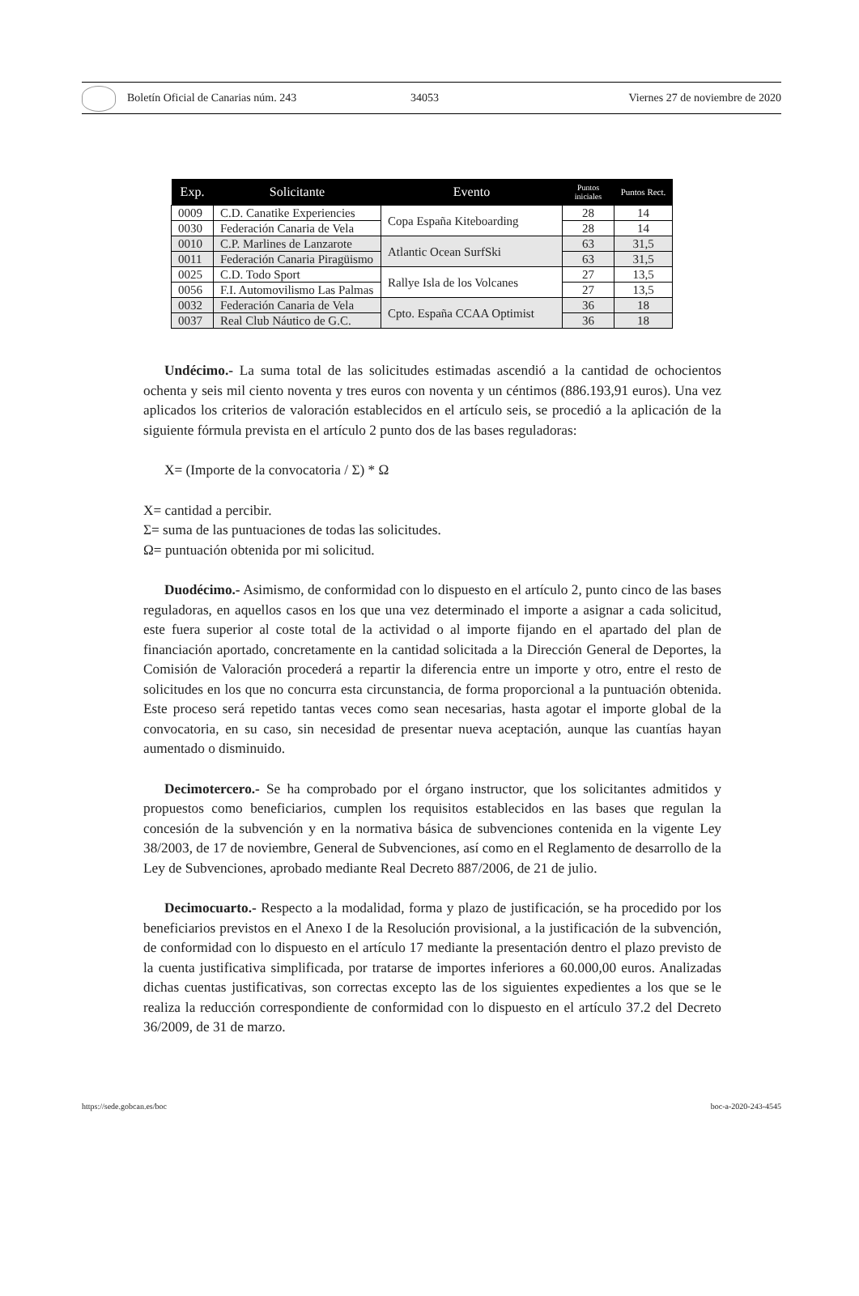Boletín Oficial de Canarias núm. 243 34053 Viernes 27 de noviembre de 2020
| Exp. | Solicitante | Evento | Puntos iniciales | Puntos Rect. |
| --- | --- | --- | --- | --- |
| 0009 | C.D. Canatike Experiencies | Copa España Kiteboarding | 28 | 14 |
| 0030 | Federación Canaria de Vela | | 28 | 14 |
| 0010 | C.P. Marlines de Lanzarote | Atlantic Ocean SurfSki | 63 | 31,5 |
| 0011 | Federación Canaria Piragüismo | | 63 | 31,5 |
| 0025 | C.D. Todo Sport | Rallye Isla de los Volcanes | 27 | 13,5 |
| 0056 | F.I. Automovilismo Las Palmas | | 27 | 13,5 |
| 0032 | Federación Canaria de Vela | Cpto. España CCAA Optimist | 36 | 18 |
| 0037 | Real Club Náutico de G.C. | | 36 | 18 |
Undécimo.- La suma total de las solicitudes estimadas ascendió a la cantidad de ochocientos ochenta y seis mil ciento noventa y tres euros con noventa y un céntimos (886.193,91 euros). Una vez aplicados los criterios de valoración establecidos en el artículo seis, se procedió a la aplicación de la siguiente fórmula prevista en el artículo 2 punto dos de las bases reguladoras:
X= (Importe de la convocatoria / Σ) * Ω
X= cantidad a percibir.
Σ= suma de las puntuaciones de todas las solicitudes.
Ω= puntuación obtenida por mi solicitud.
Duodécimo.- Asimismo, de conformidad con lo dispuesto en el artículo 2, punto cinco de las bases reguladoras, en aquellos casos en los que una vez determinado el importe a asignar a cada solicitud, este fuera superior al coste total de la actividad o al importe fijando en el apartado del plan de financiación aportado, concretamente en la cantidad solicitada a la Dirección General de Deportes, la Comisión de Valoración procederá a repartir la diferencia entre un importe y otro, entre el resto de solicitudes en los que no concurra esta circunstancia, de forma proporcional a la puntuación obtenida. Este proceso será repetido tantas veces como sean necesarias, hasta agotar el importe global de la convocatoria, en su caso, sin necesidad de presentar nueva aceptación, aunque las cuantías hayan aumentado o disminuido.
Decimotercero.- Se ha comprobado por el órgano instructor, que los solicitantes admitidos y propuestos como beneficiarios, cumplen los requisitos establecidos en las bases que regulan la concesión de la subvención y en la normativa básica de subvenciones contenida en la vigente Ley 38/2003, de 17 de noviembre, General de Subvenciones, así como en el Reglamento de desarrollo de la Ley de Subvenciones, aprobado mediante Real Decreto 887/2006, de 21 de julio.
Decimocuarto.- Respecto a la modalidad, forma y plazo de justificación, se ha procedido por los beneficiarios previstos en el Anexo I de la Resolución provisional, a la justificación de la subvención, de conformidad con lo dispuesto en el artículo 17 mediante la presentación dentro el plazo previsto de la cuenta justificativa simplificada, por tratarse de importes inferiores a 60.000,00 euros. Analizadas dichas cuentas justificativas, son correctas excepto las de los siguientes expedientes a los que se le realiza la reducción correspondiente de conformidad con lo dispuesto en el artículo 37.2 del Decreto 36/2009, de 31 de marzo.
https://sede.gobcan.es/boc boc-a-2020-243-4545